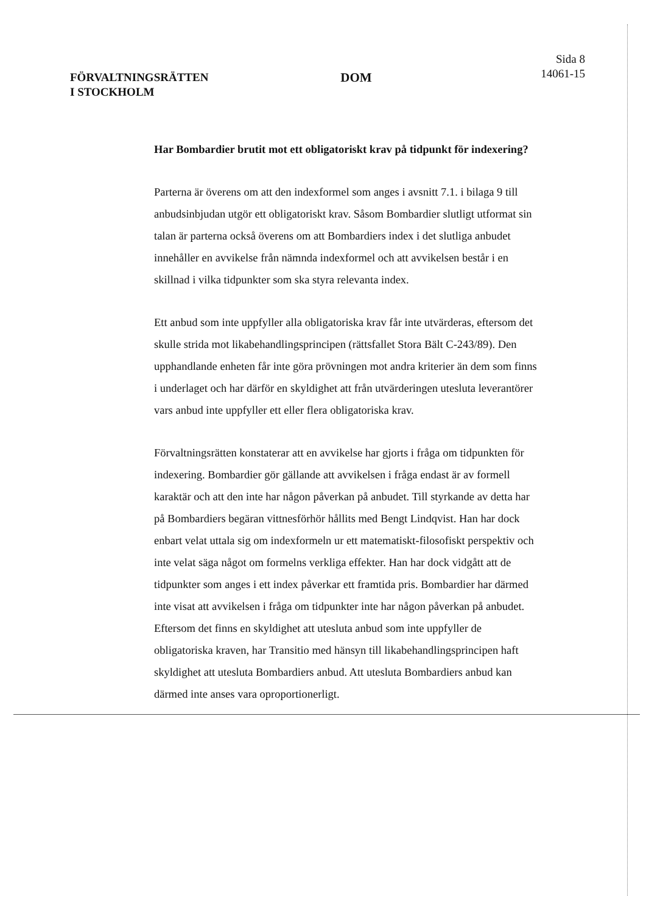FÖRVALTNINGSRÄTTEN
I STOCKHOLM
DOM
Sida 8
14061-15
Har Bombardier brutit mot ett obligatoriskt krav på tidpunkt för indexering?
Parterna är överens om att den indexformel som anges i avsnitt 7.1. i bilaga 9 till anbudsinbjudan utgör ett obligatoriskt krav. Såsom Bombardier slutligt utformat sin talan är parterna också överens om att Bombardiers index i det slutliga anbudet innehåller en avvikelse från nämnda indexformel och att avvikelsen består i en skillnad i vilka tidpunkter som ska styra relevanta index.
Ett anbud som inte uppfyller alla obligatoriska krav får inte utvärderas, eftersom det skulle strida mot likabehandlingsprincipen (rättsfallet Stora Bält C-243/89). Den upphandlande enheten får inte göra prövningen mot andra kriterier än dem som finns i underlaget och har därför en skyldighet att från utvärderingen utesluta leverantörer vars anbud inte uppfyller ett eller flera obligatoriska krav.
Förvaltningsrätten konstaterar att en avvikelse har gjorts i fråga om tidpunkten för indexering. Bombardier gör gällande att avvikelsen i fråga endast är av formell karaktär och att den inte har någon påverkan på anbudet. Till styrkande av detta har på Bombardiers begäran vittnesförhör hållits med Bengt Lindqvist. Han har dock enbart velat uttala sig om indexformeln ur ett matematiskt-filosofiskt perspektiv och inte velat säga något om formelns verkliga effekter. Han har dock vidgått att de tidpunkter som anges i ett index påverkar ett framtida pris. Bombardier har därmed inte visat att avvikelsen i fråga om tidpunkter inte har någon påverkan på anbudet. Eftersom det finns en skyldighet att utesluta anbud som inte uppfyller de obligatoriska kraven, har Transitio med hänsyn till likabehandlingsprincipen haft skyldighet att utesluta Bombardiers anbud. Att utesluta Bombardiers anbud kan därmed inte anses vara oproportionerligt.